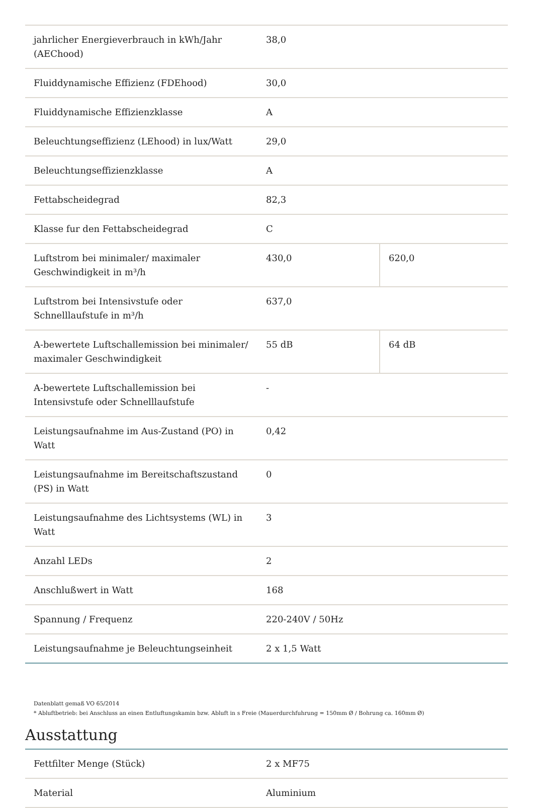| jahrlicher Energieverbrauch in kWh/Jahr (AEChood) | 38,0 | |
| Fluiddynamische Effizienz (FDEhood) | 30,0 | |
| Fluiddynamische Effizienzklasse | A | |
| Beleuchtungseffizienz (LEhood) in lux/Watt | 29,0 | |
| Beleuchtungseffizienzklasse | A | |
| Fettabscheidegrad | 82,3 | |
| Klasse fur den Fettabscheidegrad | C | |
| Luftstrom bei minimaler/ maximaler Geschwindigkeit in m³/h | 430,0 | 620,0 |
| Luftstrom bei Intensivstufe oder Schnelllaufstufe in m³/h | 637,0 | |
| A-bewertete Luftschallemission bei minimaler/ maximaler Geschwindigkeit | 55 dB | 64 dB |
| A-bewertete Luftschallemission bei Intensivstufe oder Schnelllaufstufe | - | |
| Leistungsaufnahme im Aus-Zustand (PO) in Watt | 0,42 | |
| Leistungsaufnahme im Bereitschaftszustand (PS) in Watt | 0 | |
| Leistungsaufnahme des Lichtsystems (WL) in Watt | 3 | |
| Anzahl LEDs | 2 | |
| Anschlußwert in Watt | 168 | |
| Spannung / Frequenz | 220-240V / 50Hz | |
| Leistungsaufnahme je Beleuchtungseinheit | 2 x 1,5 Watt | |
Datenblatt gemaß VO 65/2014
* Abluftbetrieb: bei Anschluss an einen Entluftungskamin bzw. Abluft in s Freie (Mauerdurchfuhrung = 150mm Ø / Bohrung ca. 160mm Ø)
Ausstattung
| Fettfilter Menge (Stück) | 2 x MF75 |
| Material | Aluminium |